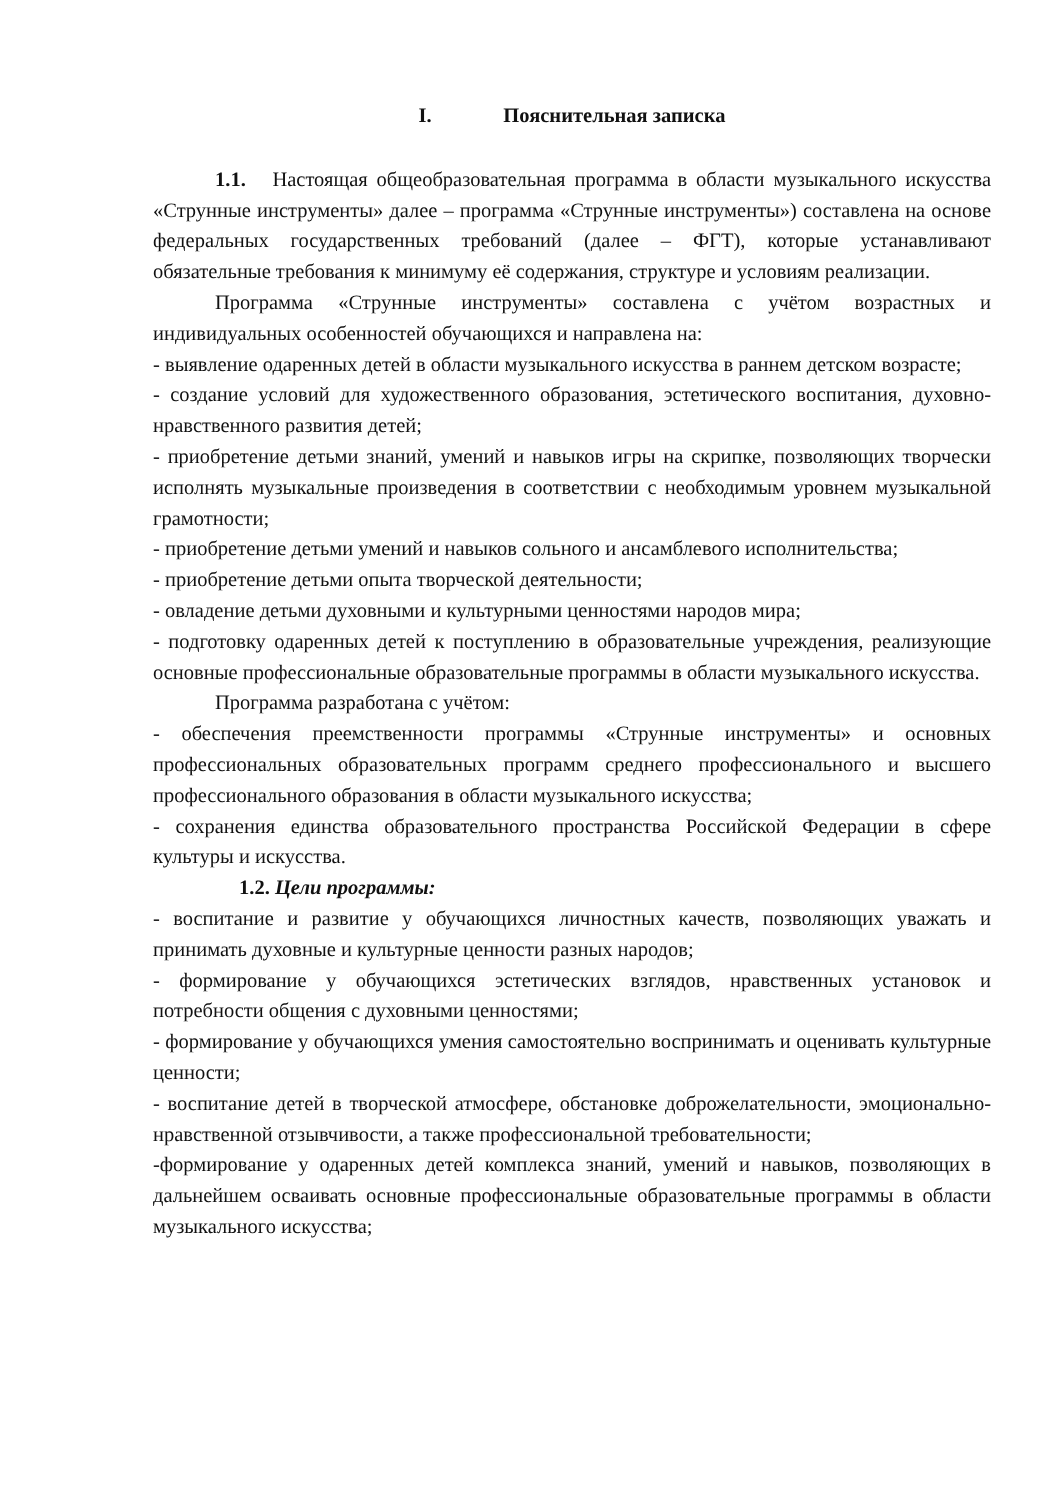I. Пояснительная записка
1.1. Настоящая общеобразовательная программа в области музыкального искусства «Струнные инструменты» далее – программа «Струнные инструменты») составлена на основе федеральных государственных требований (далее – ФГТ), которые устанавливают обязательные требования к минимуму её содержания, структуре и условиям реализации.
Программа «Струнные инструменты» составлена с учётом возрастных и индивидуальных особенностей обучающихся и направлена на:
- выявление одаренных детей в области музыкального искусства в раннем детском возрасте;
- создание условий для художественного образования, эстетического воспитания, духовно-нравственного развития детей;
- приобретение детьми знаний, умений и навыков игры на скрипке, позволяющих творчески исполнять музыкальные произведения в соответствии с необходимым уровнем музыкальной грамотности;
- приобретение детьми умений и навыков сольного и ансамблевого исполнительства;
- приобретение детьми опыта творческой деятельности;
- овладение детьми духовными и культурными ценностями народов мира;
- подготовку одаренных детей к поступлению в образовательные учреждения, реализующие основные профессиональные образовательные программы в области музыкального искусства.
Программа разработана с учётом:
- обеспечения преемственности программы «Струнные инструменты» и основных профессиональных образовательных программ среднего профессионального и высшего профессионального образования в области музыкального искусства;
- сохранения единства образовательного пространства Российской Федерации в сфере культуры и искусства.
1.2. Цели программы:
- воспитание и развитие у обучающихся личностных качеств, позволяющих уважать и принимать духовные и культурные ценности разных народов;
- формирование у обучающихся эстетических взглядов, нравственных установок и потребности общения с духовными ценностями;
- формирование у обучающихся умения самостоятельно воспринимать и оценивать культурные ценности;
- воспитание детей в творческой атмосфере, обстановке доброжелательности, эмоционально-нравственной отзывчивости, а также профессиональной требовательности;
-формирование у одаренных детей комплекса знаний, умений и навыков, позволяющих в дальнейшем осваивать основные профессиональные образовательные программы в области музыкального искусства;